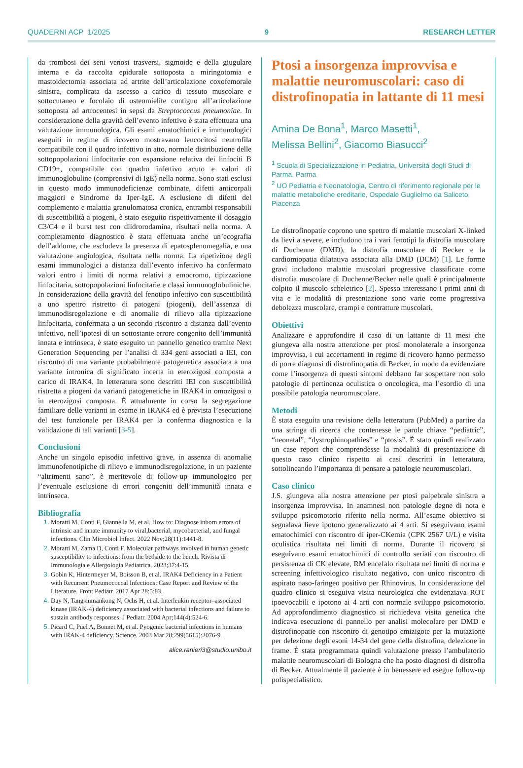QUADERNI ACP 1/2025 9 RESEARCH LETTER
da trombosi dei seni venosi trasversi, sigmoide e della giugulare interna e da raccolta epidurale sottoposta a miringotomia e mastoidectomia associata ad artrite dell’articolazione coxofemorale sinistra, complicata da ascesso a carico di tessuto muscolare e sottocutaneo e focolaio di osteomielite contiguo all’articolazione sottoposta ad artrocentesi in sepsi da Streptococcus pneumoniae. In considerazione della gravità dell’evento infettivo è stata effettuata una valutazione immunologica. Gli esami ematochimici e immunologici eseguiti in regime di ricovero mostravano leucocitosi neutrofila compatibile con il quadro infettivo in atto, normale distribuzione delle sottopopolazioni linfocitarie con espansione relativa dei linfociti B CD19+, compatibile con quadro infettivo acuto e valori di immunoglobuline (comprensivi di IgE) nella norma. Sono stati esclusi in questo modo immunodeficienze combinate, difetti anticorpali maggiori e Sindrome da Iper-IgE. A esclusione di difetti del complemento e malattia granulomatosa cronica, entrambi responsabili di suscettibilità a piogeni, è stato eseguito rispettivamente il dosaggio C3/C4 e il burst test con diidrorodamina, risultati nella norma. A completamento diagnostico è stata effettuata anche un’ecografia dell’addome, che escludeva la presenza di epatosplenomegalia, e una valutazione angiologica, risultata nella norma. La ripetizione degli esami immunologici a distanza dall’evento infettivo ha confermato valori entro i limiti di norma relativi a emocromo, tipizzazione linfocitaria, sottopopolazioni linfocitarie e classi immunoglobuliniche. In considerazione della gravità del fenotipo infettivo con suscettibilità a uno spettro ristretto di patogeni (piogeni), dell’assenza di immunodisregolazione e di anomalie di rilievo alla tipizzazione linfocitaria, confermata a un secondo riscontro a distanza dall’evento infettivo, nell’ipotesi di un sottostante errore congenito dell’immunità innata e intrinseca, è stato eseguito un pannello genetico tramite Next Generation Sequencing per l’analisi di 334 geni associati a IEI, con riscontro di una variante probabilmente patogenetica associata a una variante intronica di significato incerta in eterozigosi composta a carico di IRAK4. In letteratura sono descritti IEI con suscettibilità ristretta a piogeni da varianti patogenetiche in IRAK4 in omozigosi o in eterozigosi composta. È attualmente in corso la segregazione familiare delle varianti in esame in IRAK4 ed è prevista l’esecuzione del test funzionale per IRAK4 per la conferma diagnostica e la validazione di tali varianti [3-5].
Conclusioni
Anche un singolo episodio infettivo grave, in assenza di anomalie immunofenotipiche di rilievo e immunodisregolazione, in un paziente “altrimenti sano”, è meritevole di follow-up immunologico per l’eventuale esclusione di errori congeniti dell’immunità innata e intrinseca.
Bibliografia
Moratti M, Conti F, Giannella M, et al. How to: Diagnose inborn errors of intrinsic and innate immunity to viral,bacterial, mycobacterial, and fungal infections. Clin Microbiol Infect. 2022 Nov;28(11):1441-8.
Moratti M, Zama D, Conti F. Molecular pathways involved in human genetic susceptibility to infections: from the bedside to the bench. Rivista di Immunologia e Allergologia Pediatrica. 2023;37:4-15.
Gobin K, Hintermeyer M, Boisson B, et al. IRAK4 Deficiency in a Patient with Recurrent Pneumococcal Infections: Case Report and Review of the Literature. Front Pediatr. 2017 Apr 28:5:83.
Day N, Tangsinmankong N, Ochs H, et al. Interleukin receptor–associated kinase (IRAK-4) deficiency associated with bacterial infections and failure to sustain antibody responses. J Pediatr. 2004 Apr;144(4):524-6.
Picard C, Puel A, Bonnet M, et al. Pyogenic bacterial infections in humans with IRAK-4 deficiency. Science. 2003 Mar 28;299(5615):2076-9.
alice.ranieri3@studio.unibo.it
Ptosi a insorgenza improvvisa e malattie neuromuscolari: caso di distrofinopatia in lattante di 11 mesi
Amina De Bona<sup>1</sup>, Marco Masetti<sup>1</sup>,
Melissa Bellini<sup>2</sup>, Giacomo Biasucci<sup>2</sup>
<sup>1</sup> Scuola di Specializzazione in Pediatria, Università degli Studi di Parma, Parma
<sup>2</sup> UO Pediatria e Neonatologia, Centro di riferimento regionale per le malattie metaboliche ereditarie, Ospedale Guglielmo da Saliceto, Piacenza
Le distrofinopatie coprono uno spettro di malattie muscolari X-linked da lievi a severe, e includono tra i vari fenotipi la distrofia muscolare di Duchenne (DMD), la distrofia muscolare di Becker e la cardiomiopatia dilatativa associata alla DMD (DCM) [1]. Le forme gravi includono malattie muscolari progressive classificate come distrofia muscolare di Duchenne/Becker nelle quali è principalmente colpito il muscolo scheletrico [2]. Spesso interessano i primi anni di vita e le modalità di presentazione sono varie come progressiva debolezza muscolare, crampi e contratture muscolari.
Obiettivi
Analizzare e approfondire il caso di un lattante di 11 mesi che giungeva alla nostra attenzione per ptosi monolaterale a insorgenza improvvisa, i cui accertamenti in regime di ricovero hanno permesso di porre diagnosi di distrofinopatia di Becker, in modo da evidenziare come l’insorgenza di questi sintomi debbano far sospettare non solo patologie di pertinenza oculistica o oncologica, ma l’esordio di una possibile patologia neuromuscolare.
Metodi
È stata eseguita una revisione della letteratura (PubMed) a partire da una stringa di ricerca che contenesse le parole chiave “pediatric”, “neonatal”, “dystrophinopathies” e “ptosis”. È stato quindi realizzato un case report che comprendesse la modalità di presentazione di questo caso clinico rispetto ai casi descritti in letteratura, sottolineando l’importanza di pensare a patologie neuromuscolari.
Caso clinico
J.S. giungeva alla nostra attenzione per ptosi palpebrale sinistra a insorgenza improvvisa. In anamnesi non patologie degne di nota e sviluppo psicomotorio riferito nella norma. All’esame obiettivo si segnalava lieve ipotono generalizzato ai 4 arti. Si eseguivano esami ematochimici con riscontro di iper-CKemia (CPK 2567 U/L) e visita oculistica risultata nei limiti di norma. Durante il ricovero si eseguivano esami ematochimici di controllo seriati con riscontro di persistenza di CK elevate, RM encefalo risultata nei limiti di norma e screening infettivologico risultato negativo, con unico riscontro di aspirato naso-faringeo positivo per Rhinovirus. In considerazione del quadro clinico si eseguiva visita neurologica che evidenziava ROT ipoevocabili e ipotono ai 4 arti con normale sviluppo psicomotorio. Ad approfondimento diagnostico si richiedeva visita genetica che indicava esecuzione di pannello per analisi molecolare per DMD e distrofinopatie con riscontro di genotipo emizigote per la mutazione per delezione degli esoni 14-34 del gene della distrofina, delezione in frame. È stata programmata quindi valutazione presso l’ambulatorio malattie neuromuscolari di Bologna che ha posto diagnosi di distrofia di Becker. Attualmente il paziente è in benessere ed esegue follow-up polispecialistico.